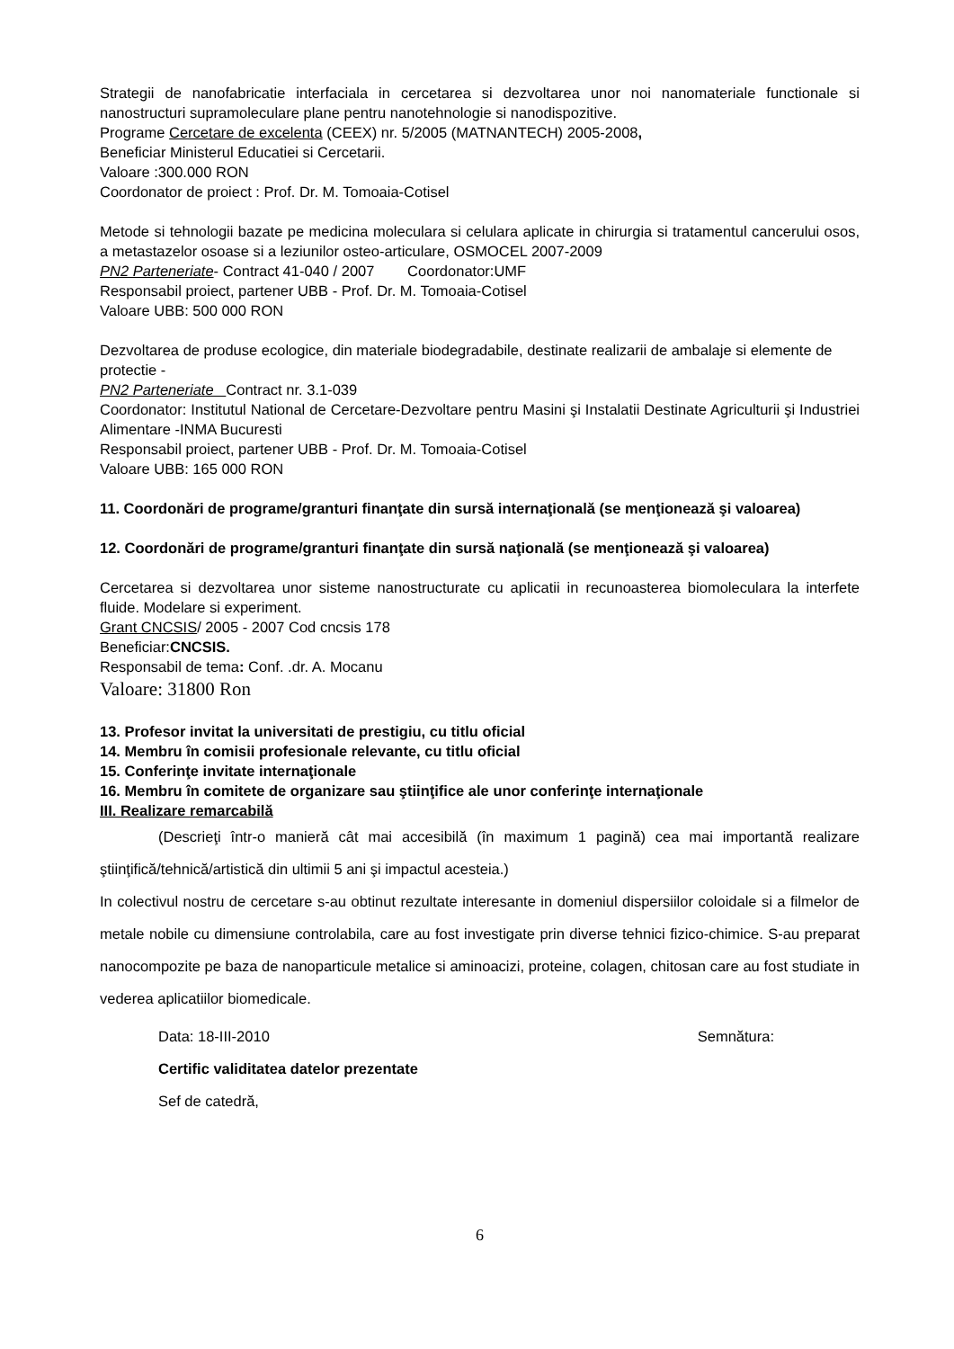Strategii de nanofabricatie interfaciala in cercetarea si dezvoltarea unor noi nanomateriale functionale si nanostructuri supramoleculare plane pentru nanotehnologie si nanodispozitive.
Programe Cercetare de excelenta (CEEX) nr. 5/2005 (MATNANTECH) 2005-2008,
Beneficiar Ministerul Educatiei si Cercetarii.
Valoare :300.000 RON
Coordonator de proiect : Prof. Dr. M. Tomoaia-Cotisel
Metode si tehnologii bazate pe medicina moleculara si celulara aplicate in chirurgia si tratamentul cancerului osos, a metastazelor osoase si a leziunilor osteo-articulare, OSMOCEL 2007-2009
PN2 Parteneriate- Contract 41-040 / 2007 Coordonator:UMF
Responsabil proiect, partener UBB - Prof. Dr. M. Tomoaia-Cotisel
Valoare UBB: 500 000 RON
Dezvoltarea de produse ecologice, din materiale biodegradabile, destinate realizarii de ambalaje si elemente de protectie -
PN2 Parteneriate Contract nr. 3.1-039
Coordonator: Institutul National de Cercetare-Dezvoltare pentru Masini şi Instalatii Destinate Agriculturii şi Industriei Alimentare -INMA Bucuresti
Responsabil proiect, partener UBB - Prof. Dr. M. Tomoaia-Cotisel
Valoare UBB: 165 000 RON
11. Coordonări de programe/granturi finanţate din sursă internaţională (se menţionează şi valoarea)
12. Coordonări de programe/granturi finanţate din sursă naţională (se menţionează şi valoarea)
Cercetarea si dezvoltarea unor sisteme nanostructurate cu aplicatii in recunoasterea biomoleculara la interfete fluide. Modelare si experiment.
Grant CNCSIS/ 2005 - 2007 Cod cncsis 178
Beneficiar:CNCSIS.
Responsabil de tema: Conf. .dr. A. Mocanu
Valoare: 31800 Ron
13. Profesor invitat la universitati de prestigiu, cu titlu oficial
14. Membru în comisii profesionale relevante, cu titlu oficial
15. Conferinţe invitate internaţionale
16. Membru în comitete de organizare sau ştiinţifice ale unor conferinţe internaţionale
III. Realizare remarcabilă
(Descrieţi într-o manieră cât mai accesibilă (în maximum 1 pagină) cea mai importantă realizare ştiinţifică/tehnică/artistică din ultimii 5 ani şi impactul acesteia.)
In colectivul nostru de cercetare s-au obtinut rezultate interesante in domeniul dispersiilor coloidale si a filmelor de metale nobile cu dimensiune controlabila, care au fost investigate prin diverse tehnici fizico-chimice. S-au preparat nanocompozite pe baza de nanoparticule metalice si aminoacizi, proteine, colagen, chitosan care au fost studiate in vederea aplicatiilor biomedicale.
Data: 18-III-2010 Semnătura:
Certific validitatea datelor prezentate
Sef de catedră,
6